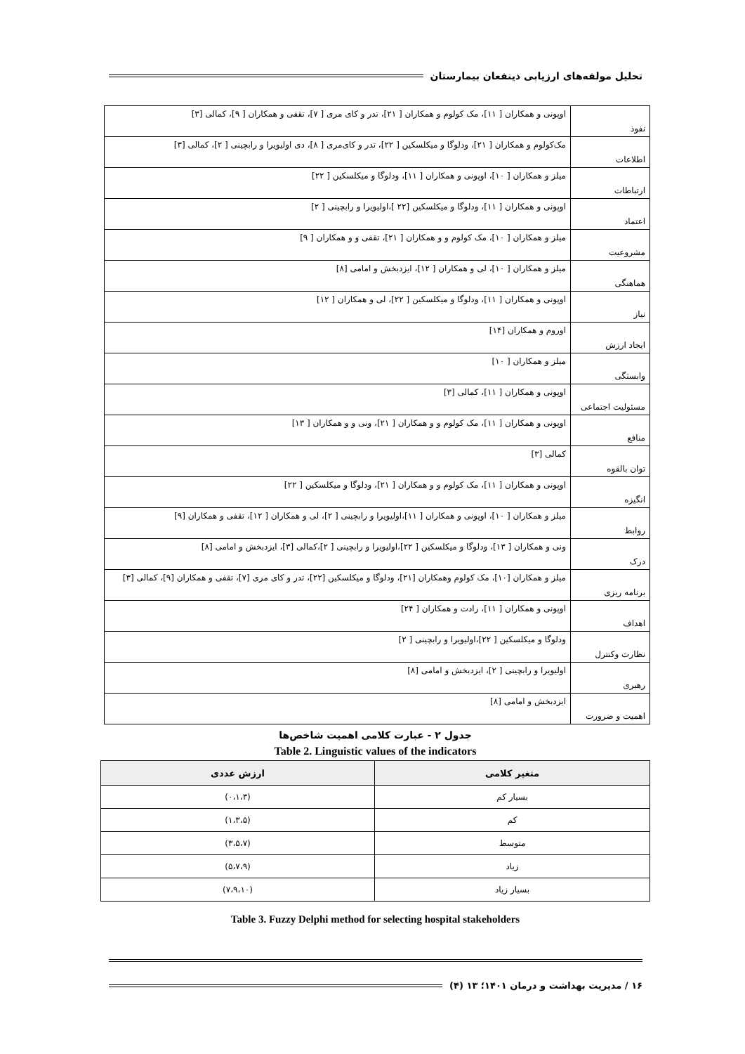تحلیل مولفه‌های ارزیابی ذینفعان بیمارستان
| نفوذ | اوپونی و همکاران [ ۱۱]، مک کولوم و همکاران [ ۲۱]، تدر و کای مری [ ۷]، تقفی و همکاران [ ۹]، کمالی [۳] |
| اطلاعات | مک‌کولوم و همکاران [ ۲۱]، ودلوگا و میکلسکین [ ۲۲]، تدر و کای‌مری [ ۸]، دی اولیویرا و رابچینی [ ۲]، کمالی [۳] |
| ارتباطات | میلز و همکاران [ ۱۰]، اوپونی و همکاران [ ۱۱]، ودلوگا و میکلسکین [ ۲۲] |
| اعتماد | اوپونی و همکاران [ ۱۱]، ودلوگا و میکلسکین [۲۲ ]،اولیویرا و رابچینی [ ۲] |
| مشروعیت | میلز و همکاران [ ۱۰]، مک کولوم و و همکاران [ ۲۱]، تقفی و و همکاران [ ۹] |
| هماهنگی | میلز و همکاران [ ۱۰]، لی و همکاران [ ۱۲]، ایزدبخش و امامی [۸] |
| نیاز | اوپونی و همکاران [ ۱۱]، ودلوگا و میکلسکین [ ۲۲]، لی و همکاران [ ۱۲] |
| ایجاد ارزش | اوروم و همکاران [۱۴] |
| وابستگی | میلز و همکاران [ ۱۰] |
| مسئولیت اجتماعی | اوپونی و همکاران [ ۱۱]، کمالی [۳] |
| منافع | اوپونی و همکاران [ ۱۱]، مک کولوم و و همکاران [ ۲۱]، ونی و و همکاران [ ۱۳] |
| توان بالقوه | کمالی [۳] |
| انگیزه | اوپونی و همکاران [ ۱۱]، مک کولوم و و همکاران [ ۲۱]، ودلوگا و میکلسکین [ ۲۲] |
| روابط | میلز و همکاران [ ۱۰]، اوپونی و همکاران [ ۱۱]،اولیویرا و رابچینی [ ۲]، لی و همکاران [ ۱۲]، تقفی و همکاران [۹] |
| درک | ونی و همکاران [ ۱۳]، ودلوگا و میکلسکین [ ۲۲]،اولیویرا و رابچینی [ ۲]،کمالی [۳]، ایزدبخش و امامی [۸] |
| برنامه ریزی | میلز و همکاران [۱۰]، مک کولوم وهمکاران [۲۱]، ودلوگا و میکلسکین [۲۲]، تدر و کای مری [۷]، تقفی و همکاران [۹]، کمالی [۳] |
| اهداف | اوپونی و همکاران [ ۱۱]، رادت و همکاران [ ۲۴] |
| نظارت وکنترل | ودلوگا و میکلسکین [ ۲۲]،اولیویرا و رابچینی [ ۲] |
| رهبری | اولیویرا و رابچینی [ ۲]، ایزدبخش و امامی [۸] |
| اهمیت و ضرورت | ایزدبخش و امامی [۸] |
جدول ۲ - عبارت کلامی اهمیت شاخص‌ها
Table 2. Linguistic values of the indicators
| متغیر کلامی | ارزش عددی |
| --- | --- |
| بسیار کم | (۰،۱،۳) |
| کم | (۱،۳،۵) |
| متوسط | (۳،۵،۷) |
| زیاد | (۵،۷،۹) |
| بسیار زیاد | (۷،۹،۱۰) |
Table 3. Fuzzy Delphi method for selecting hospital stakeholders
۱۶ / مدیریت بهداشت و درمان ۱۴۰۱؛ ۱۳ (۴)